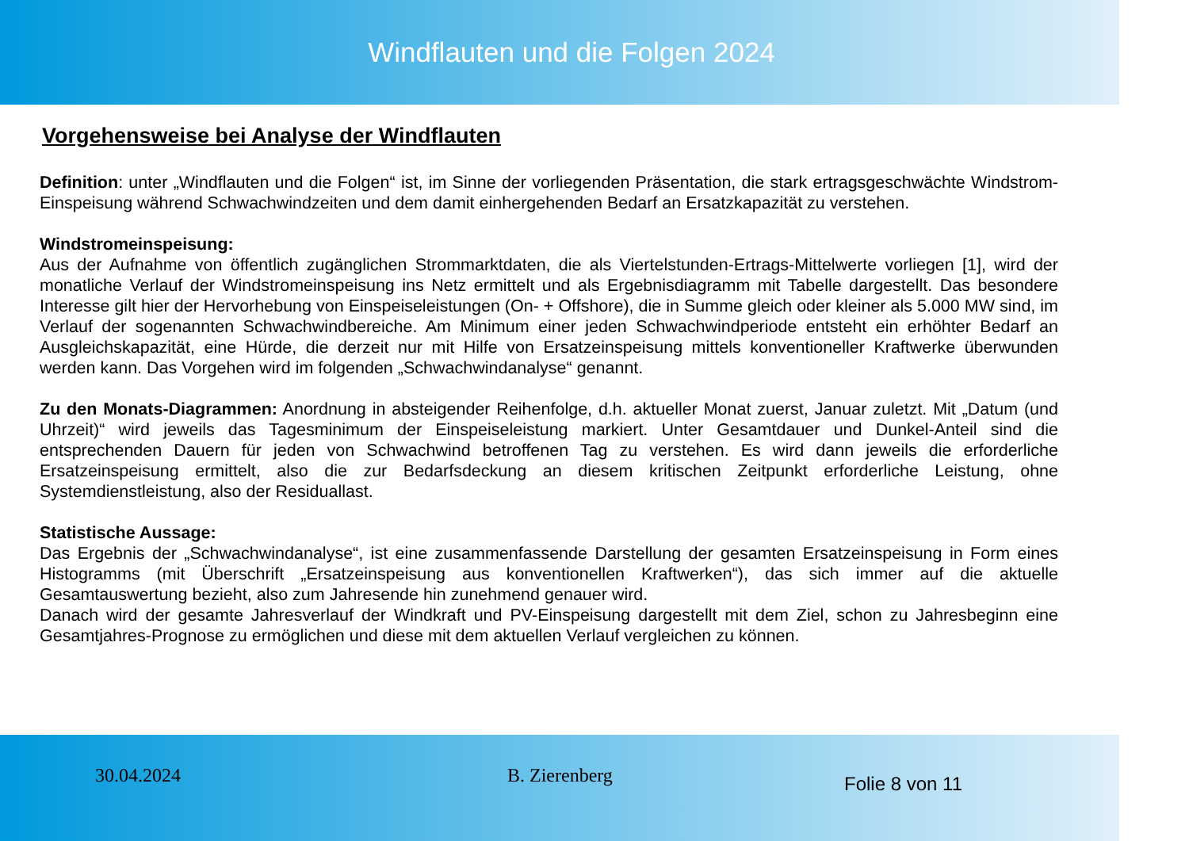Windflauten und die Folgen 2024
Vorgehensweise bei Analyse der Windflauten
Definition: unter „Windflauten und die Folgen“ ist, im Sinne der vorliegenden Präsentation, die stark ertragsgeschwächte Windstrom-Einspeisung während Schwachwindzeiten und dem damit einhergehenden Bedarf an Ersatzkapazität zu verstehen.
Windstromeinspeisung:
Aus der Aufnahme von öffentlich zugänglichen Strommarktdaten, die als Viertelstunden-Ertrags-Mittelwerte vorliegen [1], wird der monatliche Verlauf der Windstromeinspeisung ins Netz ermittelt und als Ergebnisdiagramm mit Tabelle dargestellt. Das besondere Interesse gilt hier der Hervorhebung von Einspeiseleistungen (On- + Offshore), die in Summe gleich oder kleiner als 5.000 MW sind, im Verlauf der sogenannten Schwachwindbereiche. Am Minimum einer jeden Schwachwindperiode entsteht ein erhöhter Bedarf an Ausgleichskapazität, eine Hürde, die derzeit nur mit Hilfe von Ersatzeinspeisung mittels konventioneller Kraftwerke überwunden werden kann. Das Vorgehen wird im folgenden „Schwachwindanalyse“ genannt.
Zu den Monats-Diagrammen: Anordnung in absteigender Reihenfolge, d.h. aktueller Monat zuerst, Januar zuletzt. Mit „Datum (und Uhrzeit)“ wird jeweils das Tagesminimum der Einspeiseleistung markiert. Unter Gesamtdauer und Dunkel-Anteil sind die entsprechenden Dauern für jeden von Schwachwind betroffenen Tag zu verstehen. Es wird dann jeweils die erforderliche Ersatzeinspeisung ermittelt, also die zur Bedarfsdeckung an diesem kritischen Zeitpunkt erforderliche Leistung, ohne Systemdienstleistung, also der Residuallast.
Statistische Aussage:
Das Ergebnis der „Schwachwindanalyse“, ist eine zusammenfassende Darstellung der gesamten Ersatzeinspeisung in Form eines Histogramms (mit Überschrift „Ersatzeinspeisung aus konventionellen Kraftwerken“), das sich immer auf die aktuelle Gesamtauswertung bezieht, also zum Jahresende hin zunehmend genauer wird.
Danach wird der gesamte Jahresverlauf der Windkraft und PV-Einspeisung dargestellt mit dem Ziel, schon zu Jahresbeginn eine Gesamtjahres-Prognose zu ermöglichen und diese mit dem aktuellen Verlauf vergleichen zu können.
30.04.2024 B. Zierenberg
Folie 8 von 11